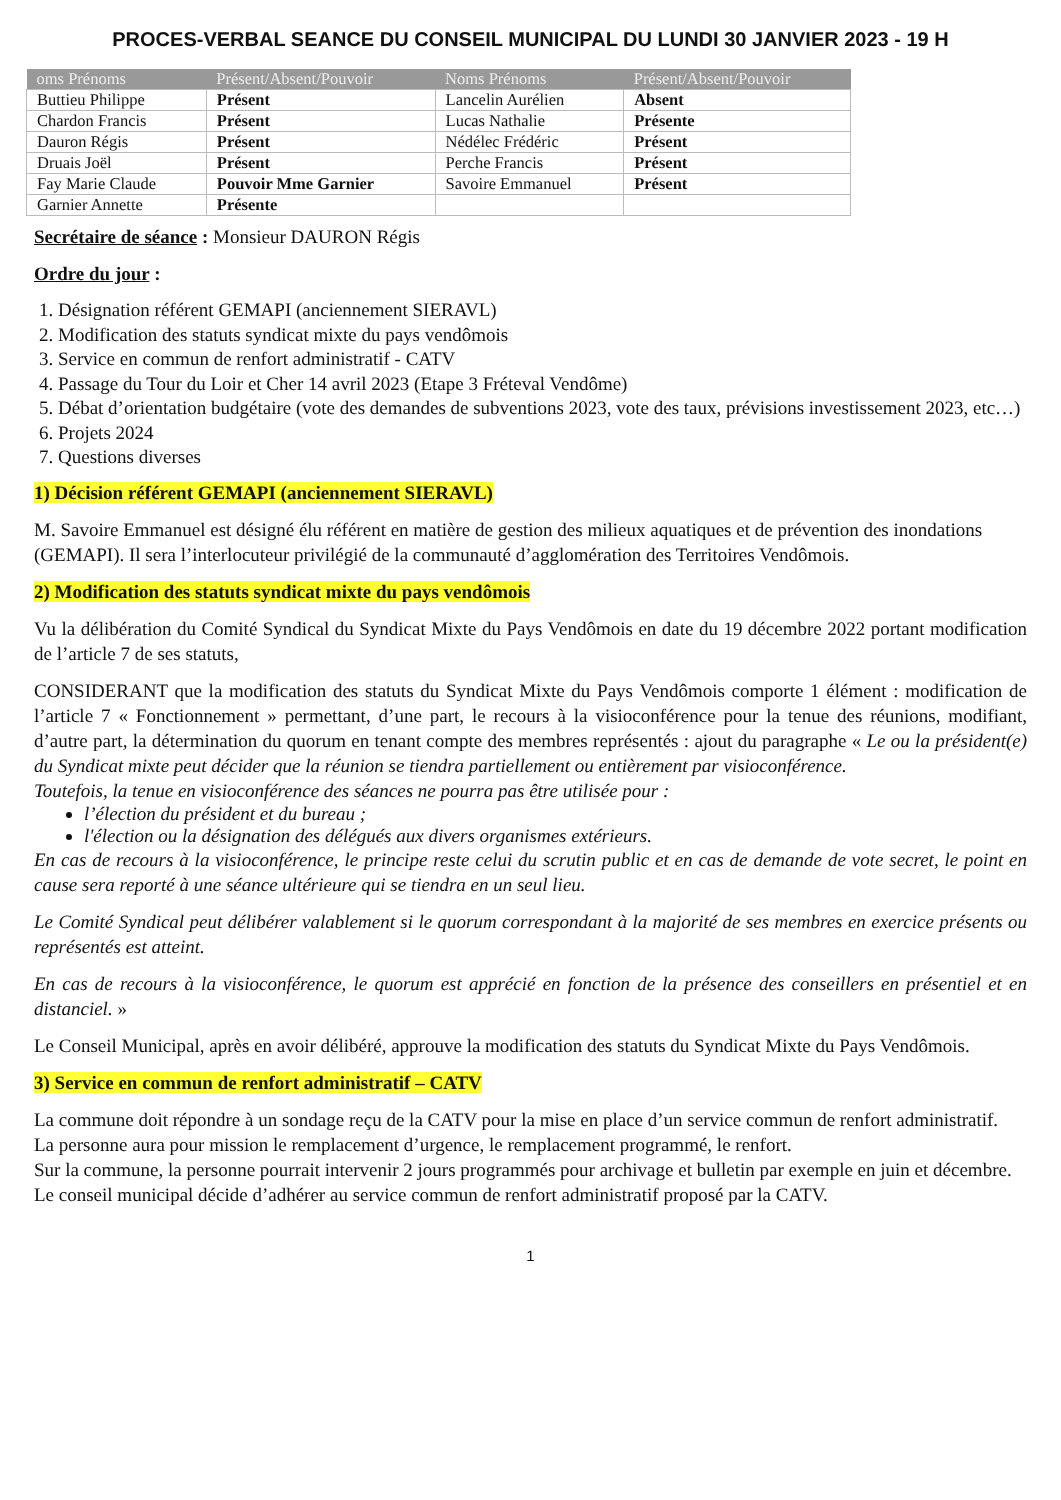PROCES-VERBAL SEANCE DU CONSEIL MUNICIPAL DU LUNDI 30 JANVIER 2023 - 19 H
| oms Prénoms | Présent/Absent/Pouvoir | Noms Prénoms | Présent/Absent/Pouvoir |
| --- | --- | --- | --- |
| Buttieu Philippe | Présent | Lancelin Aurélien | Absent |
| Chardon Francis | Présent | Lucas Nathalie | Présente |
| Dauron Régis | Présent | Nédélec Frédéric | Présent |
| Druais Joël | Présent | Perche Francis | Présent |
| Fay Marie Claude | Pouvoir Mme Garnier | Savoire Emmanuel | Présent |
| Garnier Annette | Présente | | |
Secrétaire de séance : Monsieur DAURON Régis
Ordre du jour :
1. Désignation référent GEMAPI (anciennement SIERAVL)
2. Modification des statuts syndicat mixte du pays vendômois
3. Service en commun de renfort administratif - CATV
4. Passage du Tour du Loir et Cher 14 avril 2023 (Etape 3 Fréteval Vendôme)
5. Débat d’orientation budgétaire (vote des demandes de subventions 2023, vote des taux, prévisions investissement 2023, etc…)
6. Projets 2024
7. Questions diverses
1) Décision référent GEMAPI (anciennement SIERAVL)
M. Savoire Emmanuel est désigné élu référent en matière de gestion des milieux aquatiques et de prévention des inondations (GEMAPI). Il sera l’interlocuteur privilégié de la communauté d’agglomération des Territoires Vendômois.
2) Modification des statuts syndicat mixte du pays vendômois
Vu la délibération du Comité Syndical du Syndicat Mixte du Pays Vendômois en date du 19 décembre 2022 portant modification de l’article 7 de ses statuts,
CONSIDERANT que la modification des statuts du Syndicat Mixte du Pays Vendômois comporte 1 élément : modification de l’article 7 « Fonctionnement » permettant, d’une part, le recours à la visioconférence pour la tenue des réunions, modifiant, d’autre part, la détermination du quorum en tenant compte des membres représentés : ajout du paragraphe « Le ou la président(e) du Syndicat mixte peut décider que la réunion se tiendra partiellement ou entièrement par visioconférence.
Toutefois, la tenue en visioconférence des séances ne pourra pas être utilisée pour :
l’élection du président et du bureau ;
l'élection ou la désignation des délégués aux divers organismes extérieurs.
En cas de recours à la visioconférence, le principe reste celui du scrutin public et en cas de demande de vote secret, le point en cause sera reporté à une séance ultérieure qui se tiendra en un seul lieu.
Le Comité Syndical peut délibérer valablement si le quorum correspondant à la majorité de ses membres en exercice présents ou représentés est atteint.
En cas de recours à la visioconférence, le quorum est apprécié en fonction de la présence des conseillers en présentiel et en distanciel. »
Le Conseil Municipal, après en avoir délibéré, approuve la modification des statuts du Syndicat Mixte du Pays Vendômois.
3) Service en commun de renfort administratif – CATV
La commune doit répondre à un sondage reçu de la CATV pour la mise en place d’un service commun de renfort administratif.
La personne aura pour mission le remplacement d’urgence, le remplacement programmé, le renfort.
Sur la commune, la personne pourrait intervenir 2 jours programmés pour archivage et bulletin par exemple en juin et décembre.
Le conseil municipal décide d’adhérer au service commun de renfort administratif proposé par la CATV.
1